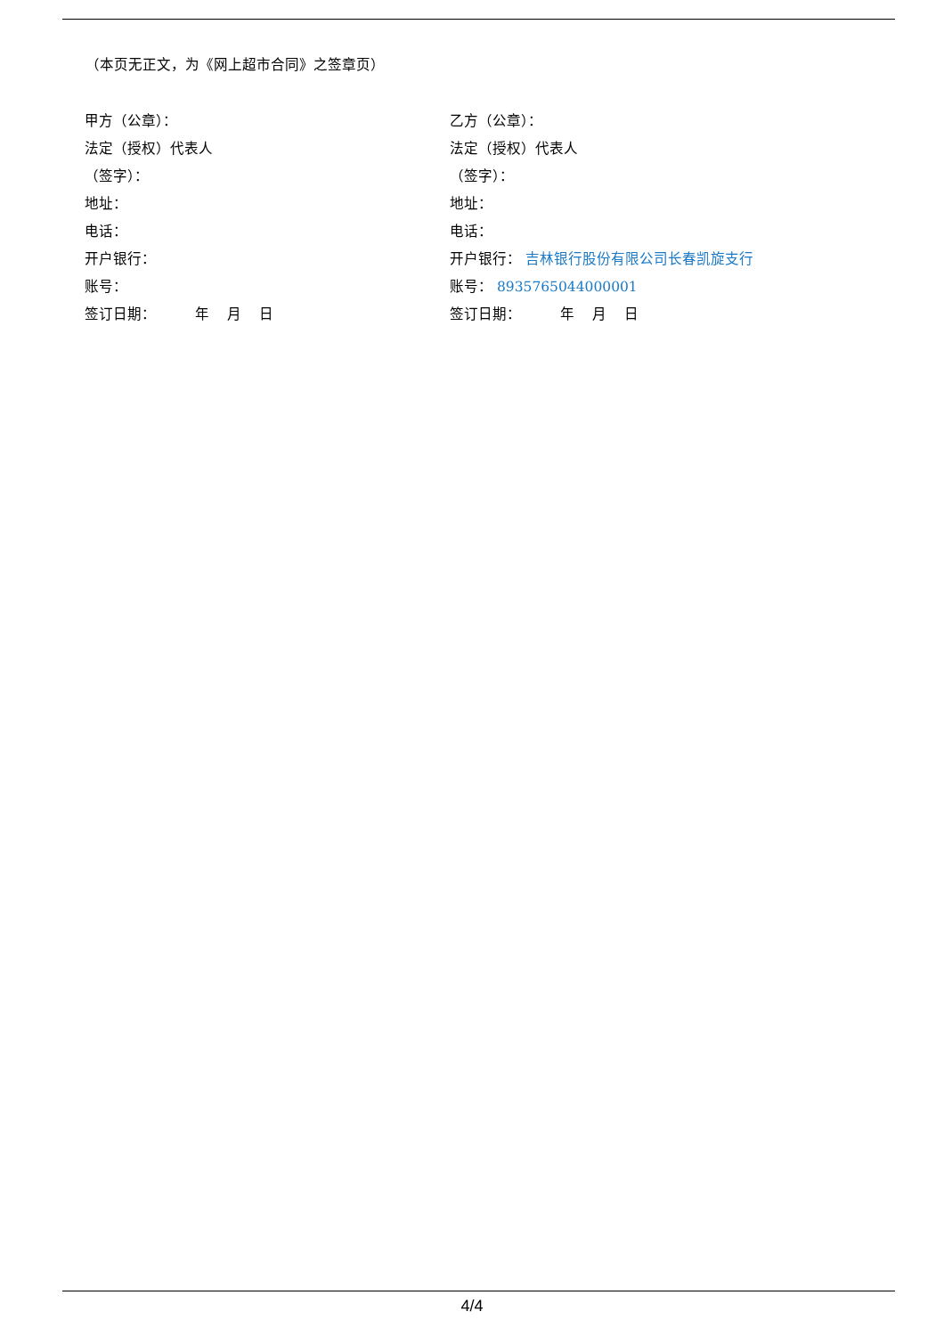（本页无正文，为《网上超市合同》之签章页）
甲方（公章）：
法定（授权）代表人
（签字）：
地址：
电话：
开户银行：
账号：
签订日期： 年 月 日
乙方（公章）：
法定（授权）代表人
（签字）：
地址：
电话：
开户银行： 吉林银行股份有限公司长春凯旋支行
账号： 8935765044000001
签订日期： 年 月 日
4/4